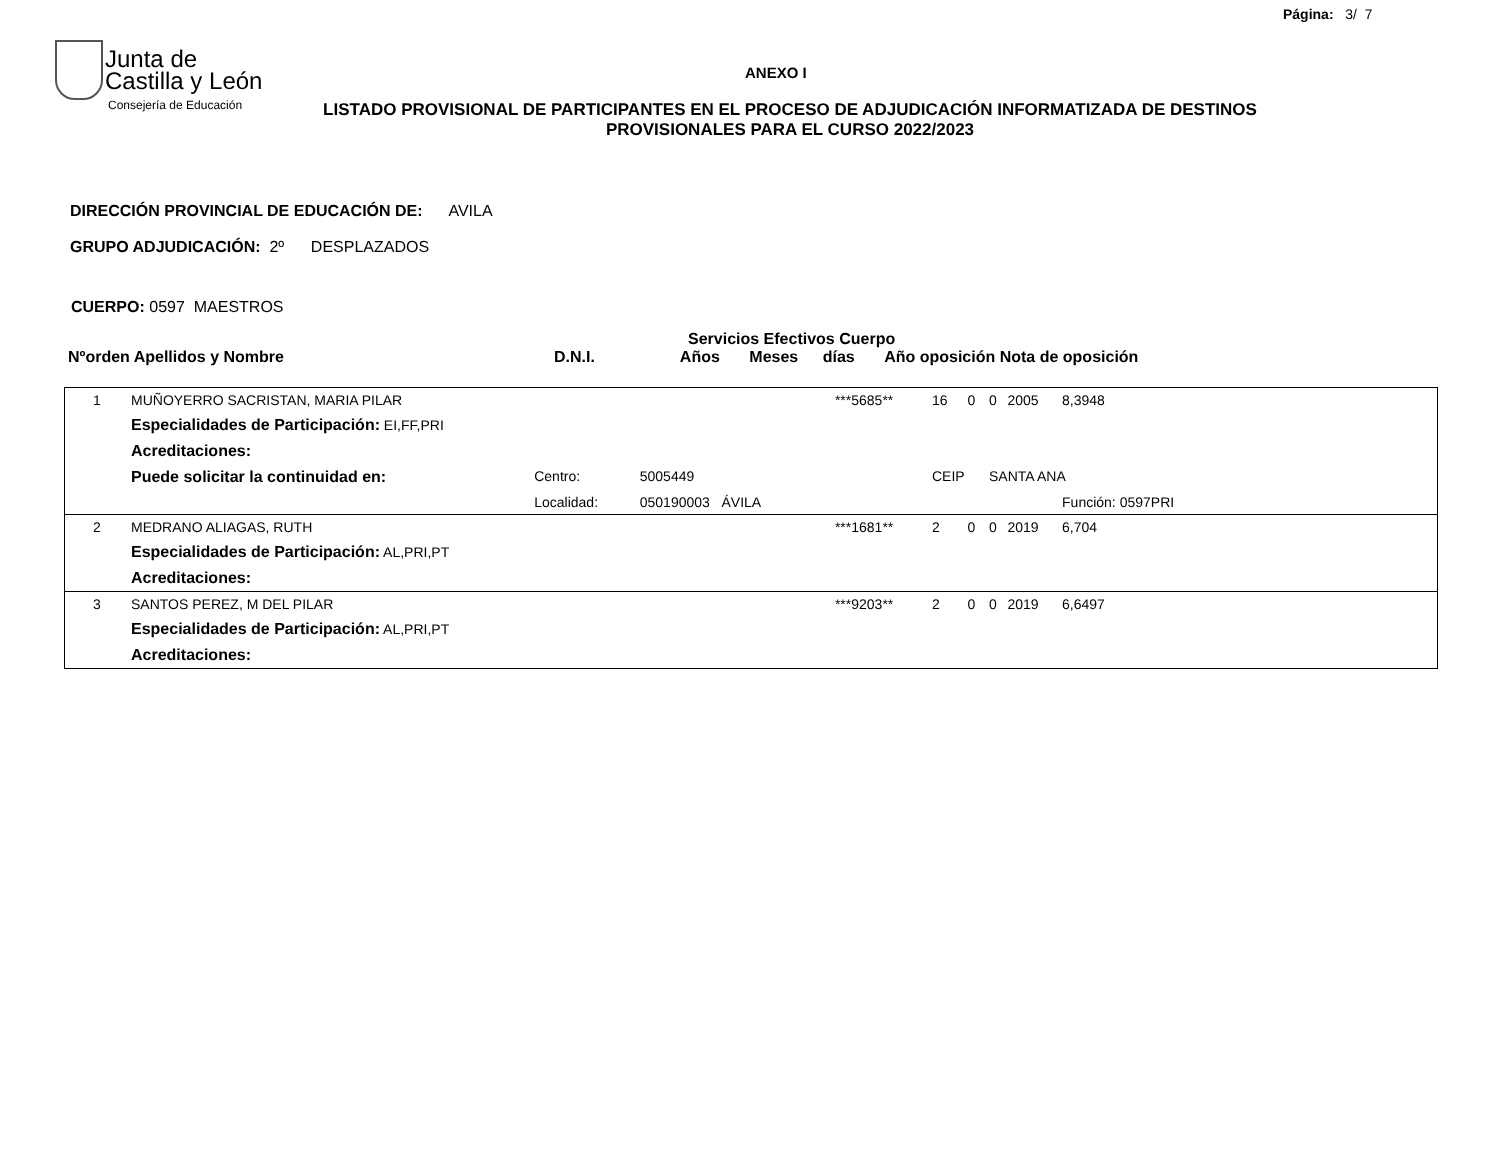Página: 3/ 7
Junta de
Castilla y León
Consejería de Educación
ANEXO I
LISTADO PROVISIONAL DE PARTICIPANTES EN EL PROCESO DE ADJUDICACIÓN INFORMATIZADA DE DESTINOS PROVISIONALES PARA EL CURSO 2022/2023
DIRECCIÓN PROVINCIAL DE EDUCACIÓN DE: AVILA
GRUPO ADJUDICACIÓN: 2º DESPLAZADOS
CUERPO: 0597 MAESTROS
Servicios Efectivos Cuerpo
Nºorden Apellidos y Nombre D.N.I. Años Meses días Año oposición Nota de oposición
| 1 | MUÑOYERRO SACRISTAN, MARIA PILAR | | | ***5685** | 16 | 0 | 0 | 2005 | 8,3948 | |
| | Especialidades de Participación: EI,FF,PRI | | | | | | | | | |
| | Acreditaciones: | | | | | | | | | |
| | Puede solicitar la continuidad en: | Centro: | 5005449 | | CEIP | | SANTA ANA | | | |
| | | Localidad: | 050190003 ÁVILA | | | | | | Función: 0597PRI | |
| 2 | MEDRANO ALIAGAS, RUTH | | | ***1681** | 2 | 0 | 0 | 2019 | 6,704 | |
| | Especialidades de Participación: AL,PRI,PT | | | | | | | | | |
| | Acreditaciones: | | | | | | | | | |
| 3 | SANTOS PEREZ, M DEL PILAR | | | ***9203** | 2 | 0 | 0 | 2019 | 6,6497 | |
| | Especialidades de Participación: AL,PRI,PT | | | | | | | | | |
| | Acreditaciones: | | | | | | | | | |